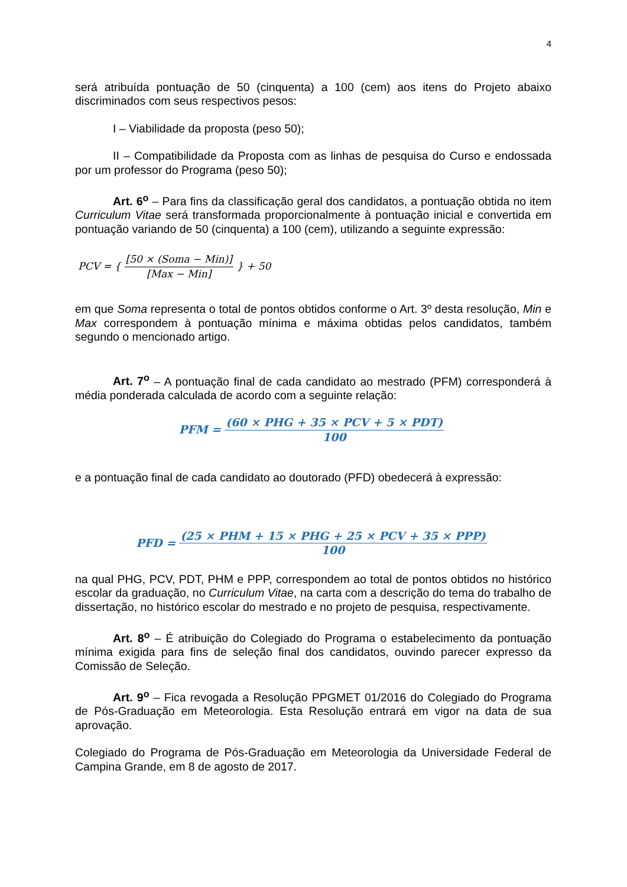4
será atribuída pontuação de 50 (cinquenta) a 100 (cem) aos itens do Projeto abaixo discriminados com seus respectivos pesos:
I – Viabilidade da proposta (peso 50);
II – Compatibilidade da Proposta com as linhas de pesquisa do Curso e endossada por um professor do Programa (peso 50);
Art. 6<sup>o</sup> – Para fins da classificação geral dos candidatos, a pontuação obtida no item Curriculum Vitae será transformada proporcionalmente à pontuação inicial e convertida em pontuação variando de 50 (cinquenta) a 100 (cem), utilizando a seguinte expressão:
PCV = { [50 × (Soma − Min)] [Max − Min] } + 50
em que Soma representa o total de pontos obtidos conforme o Art. 3º desta resolução, Min e Max correspondem à pontuação mínima e máxima obtidas pelos candidatos, também segundo o mencionado artigo.
Art. 7<sup>o</sup> – A pontuação final de cada candidato ao mestrado (PFM) corresponderá à média ponderada calculada de acordo com a seguinte relação:
PFM = (60 × PHG + 35 × PCV + 5 × PDT) 100
e a pontuação final de cada candidato ao doutorado (PFD) obedecerá à expressão:
PFD = (25 × PHM + 15 × PHG + 25 × PCV + 35 × PPP) 100
na qual PHG, PCV, PDT, PHM e PPP, correspondem ao total de pontos obtidos no histórico escolar da graduação, no Curriculum Vitae, na carta com a descrição do tema do trabalho de dissertação, no histórico escolar do mestrado e no projeto de pesquisa, respectivamente.
Art. 8<sup>o</sup> – É atribuição do Colegiado do Programa o estabelecimento da pontuação mínima exigida para fins de seleção final dos candidatos, ouvindo parecer expresso da Comissão de Seleção.
Art. 9<sup>o</sup> – Fica revogada a Resolução PPGMET 01/2016 do Colegiado do Programa de Pós-Graduação em Meteorologia. Esta Resolução entrará em vigor na data de sua aprovação.
Colegiado do Programa de Pós-Graduação em Meteorologia da Universidade Federal de Campina Grande, em 8 de agosto de 2017.